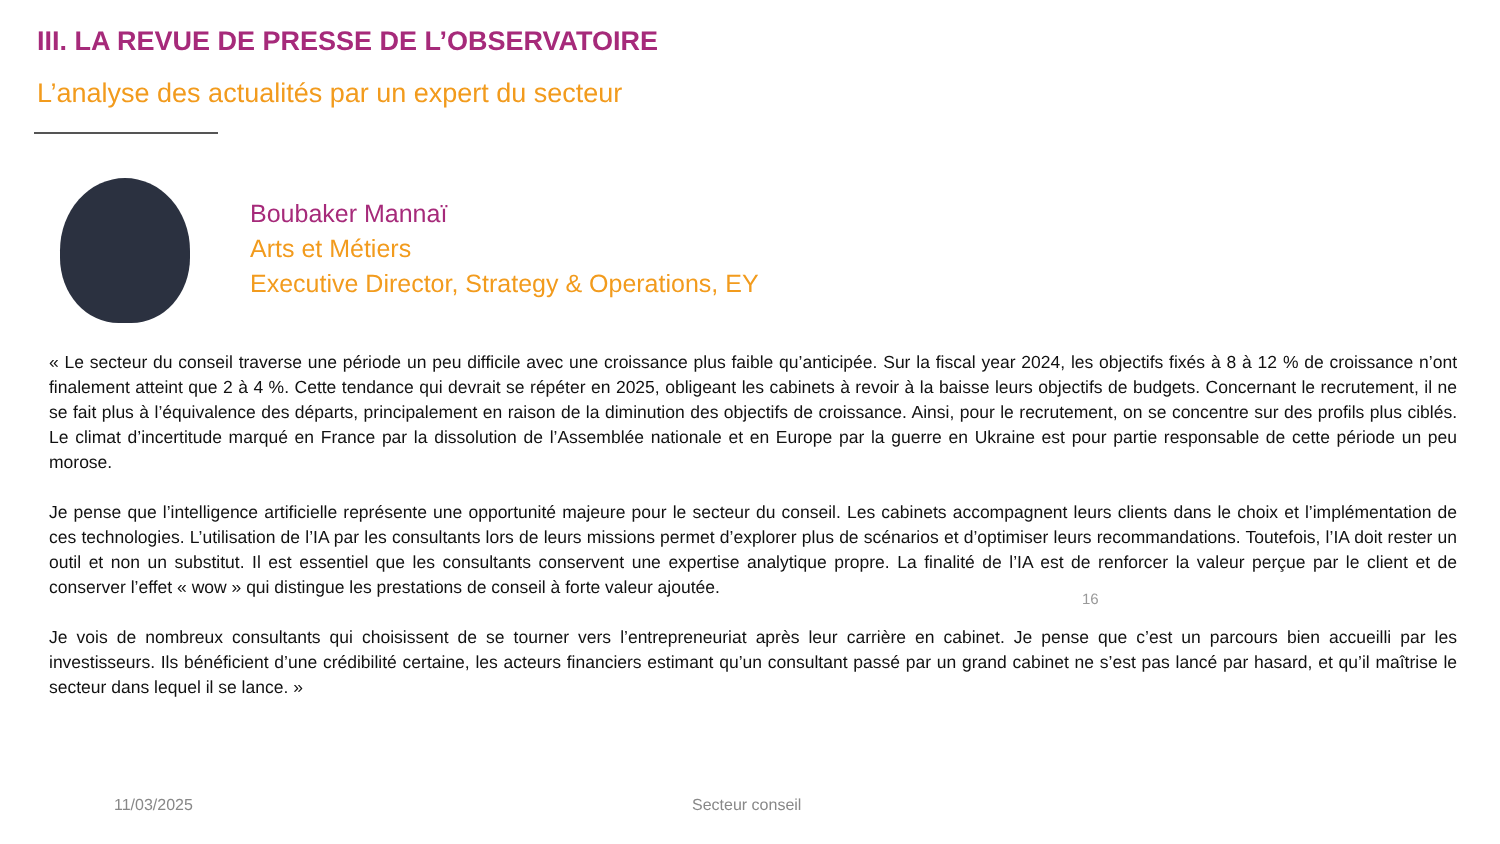III. LA REVUE DE PRESSE DE L’OBSERVATOIRE
L’analyse des actualités par un expert du secteur
Boubaker Mannaï
Arts et Métiers
Executive Director, Strategy & Operations, EY
« Le secteur du conseil traverse une période un peu difficile avec une croissance plus faible qu’anticipée. Sur la fiscal year 2024, les objectifs fixés à 8 à 12 % de croissance n’ont finalement atteint que 2 à 4 %. Cette tendance qui devrait se répéter en 2025, obligeant les cabinets à revoir à la baisse leurs objectifs de budgets. Concernant le recrutement, il ne se fait plus à l’équivalence des départs, principalement en raison de la diminution des objectifs de croissance. Ainsi, pour le recrutement, on se concentre sur des profils plus ciblés. Le climat d’incertitude marqué en France par la dissolution de l’Assemblée nationale et en Europe par la guerre en Ukraine est pour partie responsable de cette période un peu morose.
Je pense que l’intelligence artificielle représente une opportunité majeure pour le secteur du conseil. Les cabinets accompagnent leurs clients dans le choix et l’implémentation de ces technologies. L’utilisation de l’IA par les consultants lors de leurs missions permet d’explorer plus de scénarios et d’optimiser leurs recommandations. Toutefois, l’IA doit rester un outil et non un substitut. Il est essentiel que les consultants conservent une expertise analytique propre. La finalité de l’IA est de renforcer la valeur perçue par le client et de conserver l’effet « wow » qui distingue les prestations de conseil à forte valeur ajoutée.
Je vois de nombreux consultants qui choisissent de se tourner vers l’entrepreneuriat après leur carrière en cabinet. Je pense que c’est un parcours bien accueilli par les investisseurs. Ils bénéficient d’une crédibilité certaine, les acteurs financiers estimant qu’un consultant passé par un grand cabinet ne s’est pas lancé par hasard, et qu’il maîtrise le secteur dans lequel il se lance. »
16
11/03/2025 Secteur conseil